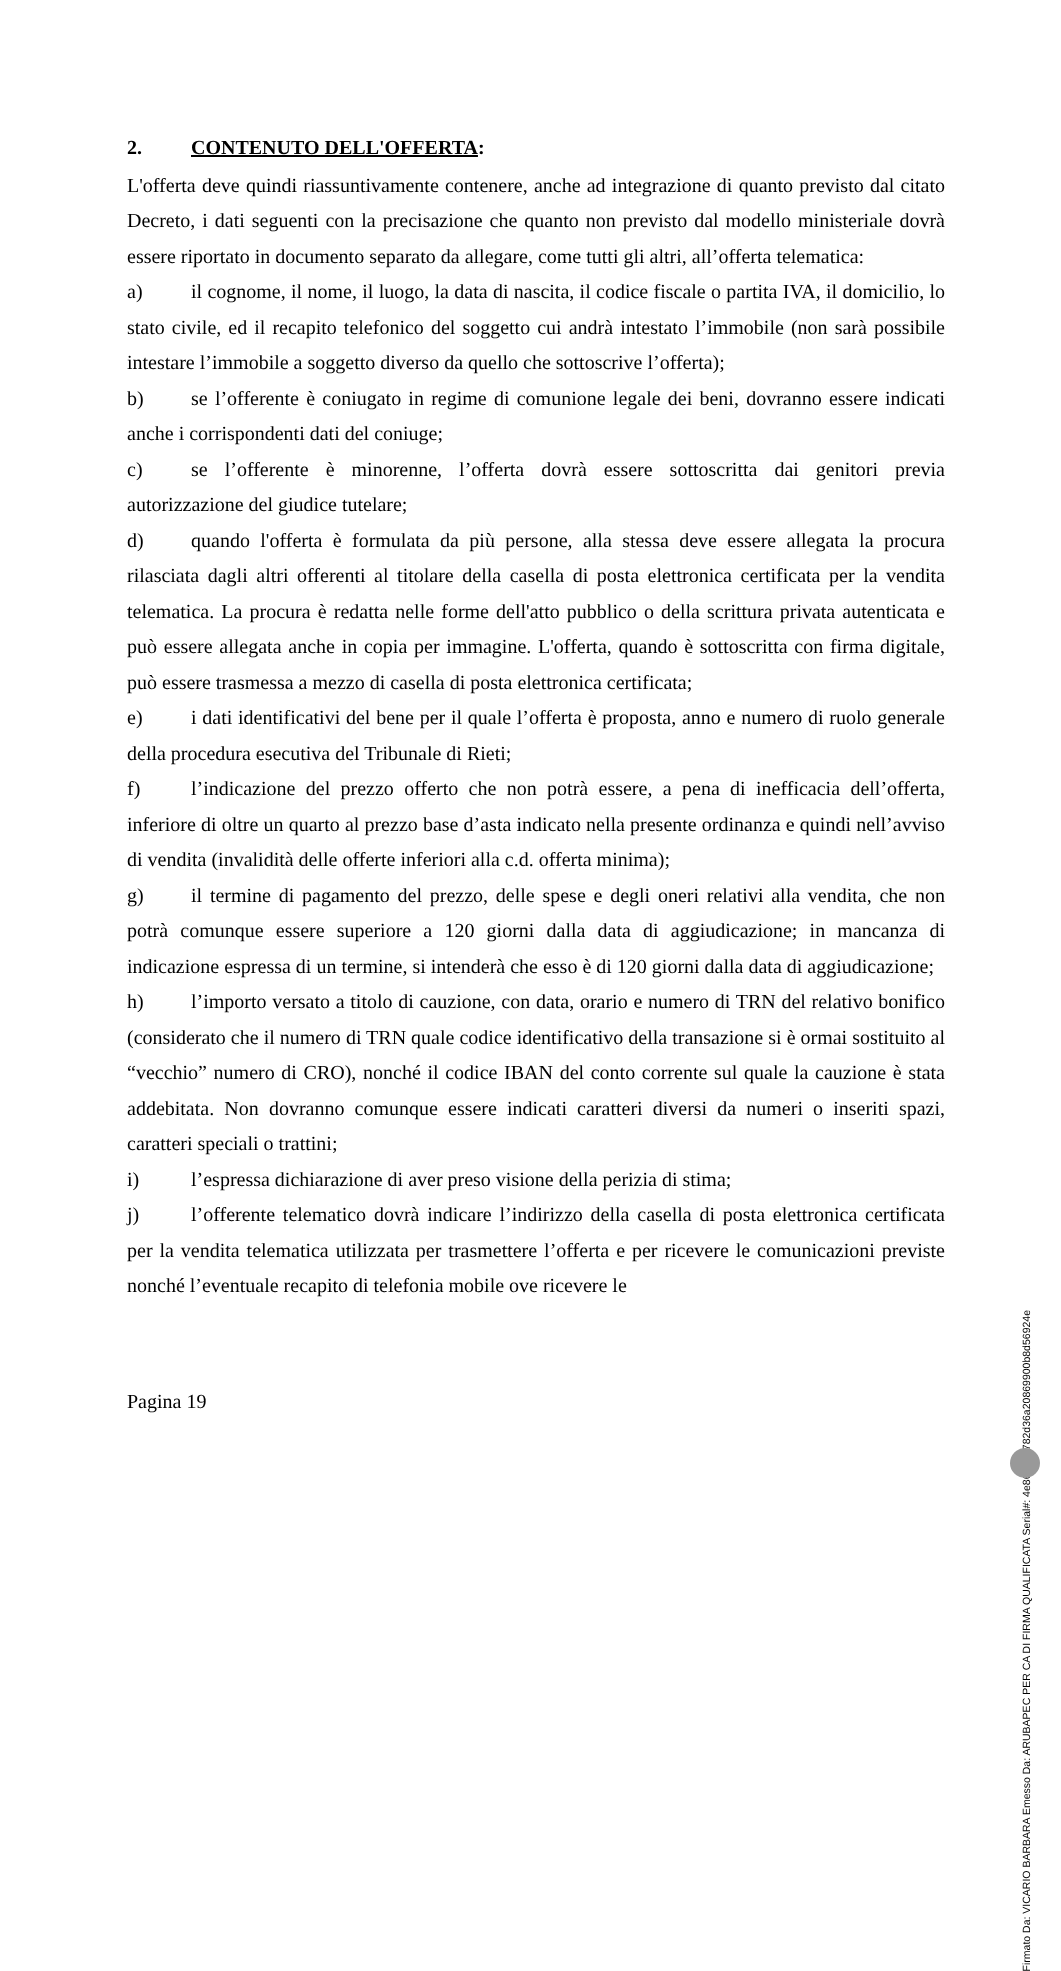2. CONTENUTO DELL'OFFERTA:
L'offerta deve quindi riassuntivamente contenere, anche ad integrazione di quanto previsto dal citato Decreto, i dati seguenti con la precisazione che quanto non previsto dal modello ministeriale dovrà essere riportato in documento separato da allegare, come tutti gli altri, all’offerta telematica:
a) il cognome, il nome, il luogo, la data di nascita, il codice fiscale o partita IVA, il domicilio, lo stato civile, ed il recapito telefonico del soggetto cui andrà intestato l’immobile (non sarà possibile intestare l’immobile a soggetto diverso da quello che sottoscrive l’offerta);
b) se l’offerente è coniugato in regime di comunione legale dei beni, dovranno essere indicati anche i corrispondenti dati del coniuge;
c) se l’offerente è minorenne, l’offerta dovrà essere sottoscritta dai genitori previa autorizzazione del giudice tutelare;
d) quando l'offerta è formulata da più persone, alla stessa deve essere allegata la procura rilasciata dagli altri offerenti al titolare della casella di posta elettronica certificata per la vendita telematica. La procura è redatta nelle forme dell'atto pubblico o della scrittura privata autenticata e può essere allegata anche in copia per immagine. L'offerta, quando è sottoscritta con firma digitale, può essere trasmessa a mezzo di casella di posta elettronica certificata;
e) i dati identificativi del bene per il quale l’offerta è proposta, anno e numero di ruolo generale della procedura esecutiva del Tribunale di Rieti;
f) l’indicazione del prezzo offerto che non potrà essere, a pena di inefficacia dell’offerta, inferiore di oltre un quarto al prezzo base d’asta indicato nella presente ordinanza e quindi nell’avviso di vendita (invalidità delle offerte inferiori alla c.d. offerta minima);
g) il termine di pagamento del prezzo, delle spese e degli oneri relativi alla vendita, che non potrà comunque essere superiore a 120 giorni dalla data di aggiudicazione; in mancanza di indicazione espressa di un termine, si intenderà che esso è di 120 giorni dalla data di aggiudicazione;
h) l’importo versato a titolo di cauzione, con data, orario e numero di TRN del relativo bonifico (considerato che il numero di TRN quale codice identificativo della transazione si è ormai sostituito al “vecchio” numero di CRO), nonché il codice IBAN del conto corrente sul quale la cauzione è stata addebitata. Non dovranno comunque essere indicati caratteri diversi da numeri o inseriti spazi, caratteri speciali o trattini;
i) l’espressa dichiarazione di aver preso visione della perizia di stima;
j) l’offerente telematico dovrà indicare l’indirizzo della casella di posta elettronica certificata per la vendita telematica utilizzata per trasmettere l’offerta e per ricevere le comunicazioni previste nonché l’eventuale recapito di telefonia mobile ove ricevere le
Pagina 19
Firmato Da: VICARIO BARBARA Emesso Da: ARUBAPEC PER CA DI FIRMA QUALIFICATA Serial#: 4e86de77782d36a20869900b8d56924e